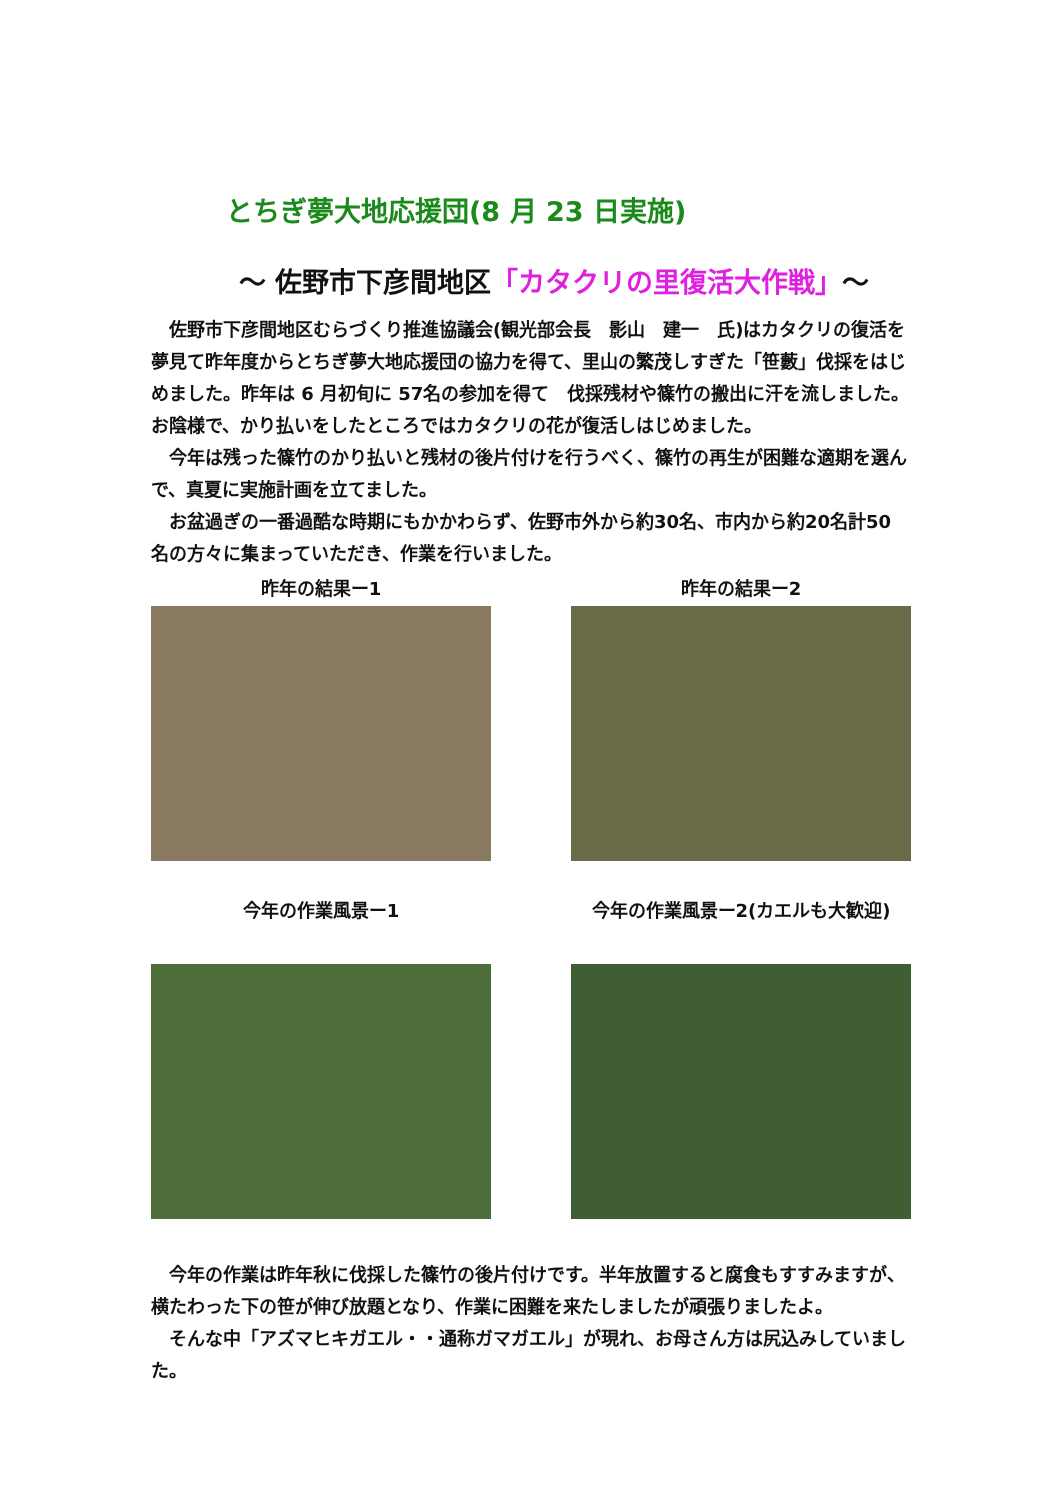とちぎ夢大地応援団(8 月 23 日実施)
～ 佐野市下彦間地区「カタクリの里復活大作戦」～
　佐野市下彦間地区むらづくり推進協議会(観光部会長　影山　建一　氏)はカタクリの復活を夢見て昨年度からとちぎ夢大地応援団の協力を得て、里山の繁茂しすぎた「笹藪」伐採をはじめました。昨年は 6 月初旬に 57名の参加を得て　伐採残材や篠竹の搬出に汗を流しました。お陰様で、かり払いをしたところではカタクリの花が復活しはじめました。
　今年は残った篠竹のかり払いと残材の後片付けを行うべく、篠竹の再生が困難な適期を選んで、真夏に実施計画を立てました。
　お盆過ぎの一番過酷な時期にもかかわらず、佐野市外から約30名、市内から約20名計50 名の方々に集まっていただき、作業を行いました。
昨年の結果ー1 昨年の結果ー2
今年の作業風景ー1 今年の作業風景ー2(カエルも大歓迎)
　今年の作業は昨年秋に伐採した篠竹の後片付けです。半年放置すると腐食もすすみますが、横たわった下の笹が伸び放題となり、作業に困難を来たしましたが頑張りましたよ。
　そんな中「アズマヒキガエル・・通称ガマガエル」が現れ、お母さん方は尻込みしていました。